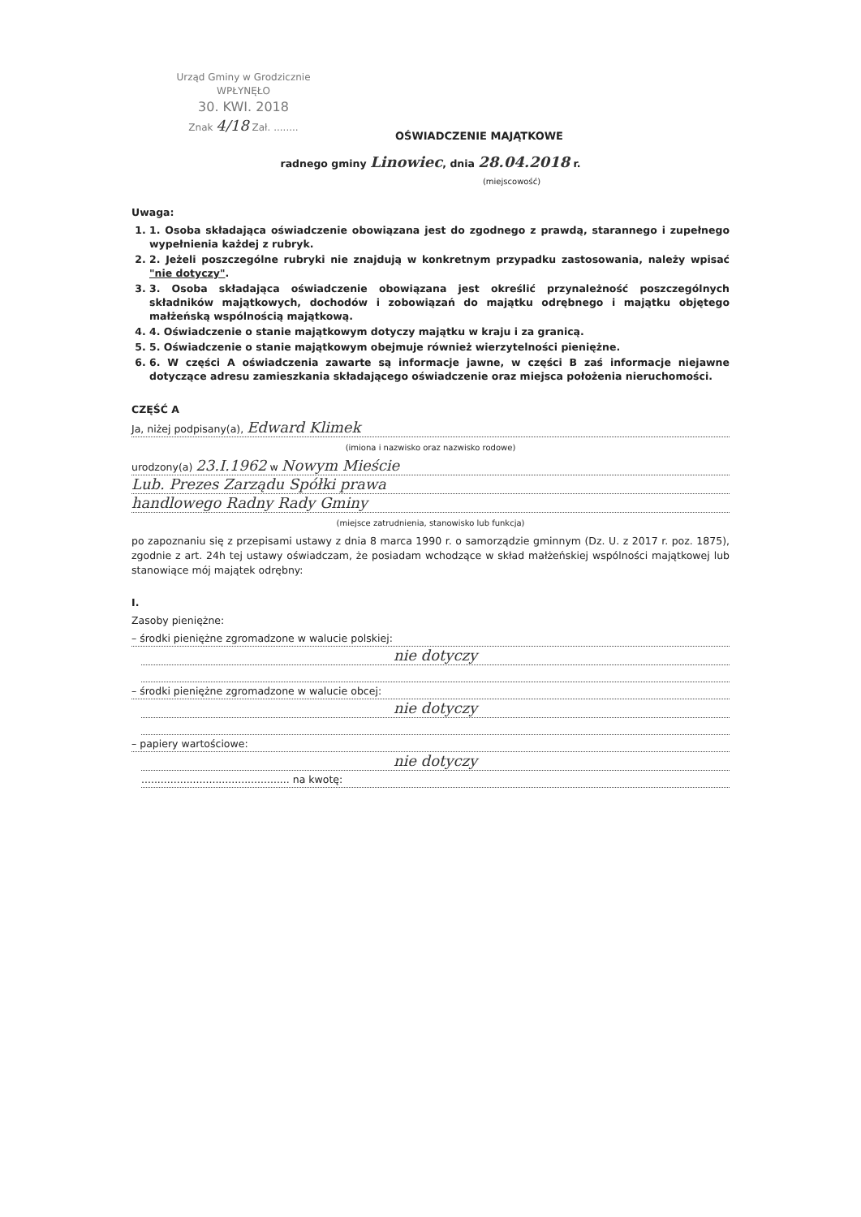Urząd Gminy w Grodzicznie
WPŁYNĘŁO
30. KWI. 2018
Znak 4/18 Zał. ........
OŚWIADCZENIE MAJĄTKOWE
radnego gminy Linowiec, dnia 28.04.2018 r.
(miejscowość)
Uwaga:
1. 1. Osoba składająca oświadczenie obowiązana jest do zgodnego z prawdą, starannego i zupełnego wypełnienia każdej z rubryk.
2. 2. Jeżeli poszczególne rubryki nie znajdują w konkretnym przypadku zastosowania, należy wpisać "nie dotyczy".
3. 3. Osoba składająca oświadczenie obowiązana jest określić przynależność poszczególnych składników majątkowych, dochodów i zobowiązań do majątku odrębnego i majątku objętego małżeńską wspólnością majątkową.
4. 4. Oświadczenie o stanie majątkowym dotyczy majątku w kraju i za granicą.
5. 5. Oświadczenie o stanie majątkowym obejmuje również wierzytelności pieniężne.
6. 6. W części A oświadczenia zawarte są informacje jawne, w części B zaś informacje niejawne dotyczące adresu zamieszkania składającego oświadczenie oraz miejsca położenia nieruchomości.
CZĘŚĆ A
Ja, niżej podpisany(a), Edward Klimek
(imiona i nazwisko oraz nazwisko rodowe)
urodzony(a) 23.I.1962 w Nowym Mieście
Lub. Prezes Zarządu Spółki prawa
handlowego Radny Rady Gminy
(miejsce zatrudnienia, stanowisko lub funkcja)
po zapoznaniu się z przepisami ustawy z dnia 8 marca 1990 r. o samorządzie gminnym (Dz. U. z 2017 r. poz. 1875), zgodnie z art. 24h tej ustawy oświadczam, że posiadam wchodzące w skład małżeńskiej wspólności majątkowej lub stanowiące mój majątek odrębny:
I.
Zasoby pieniężne:
– środki pieniężne zgromadzone w walucie polskiej:
nie dotyczy
– środki pieniężne zgromadzone w walucie obcej:
nie dotyczy
– papiery wartościowe:
nie dotyczy
.............................................. na kwotę: